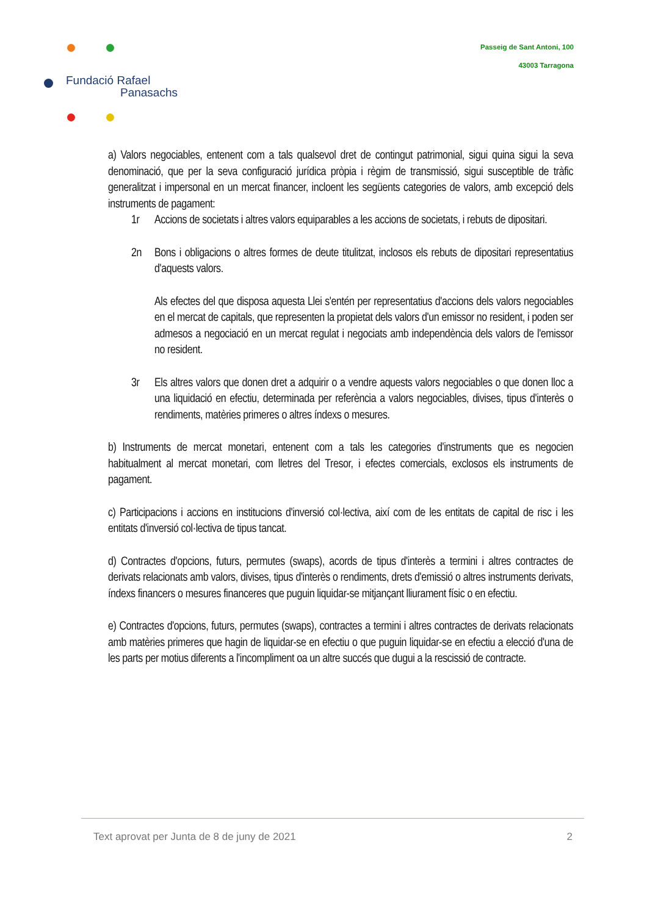Passeig de Sant Antoni, 100
43003 Tarragona
Fundació Rafael
Panasachs
a) Valors negociables, entenent com a tals qualsevol dret de contingut patrimonial, sigui quina sigui la seva denominació, que per la seva configuració jurídica pròpia i règim de transmissió, sigui susceptible de tràfic generalitzat i impersonal en un mercat financer, incloent les següents categories de valors, amb excepció dels instruments de pagament:
1r Accions de societats i altres valors equiparables a les accions de societats, i rebuts de dipositari.
2n Bons i obligacions o altres formes de deute titulitzat, inclosos els rebuts de dipositari representatius d'aquests valors.
Als efectes del que disposa aquesta Llei s'entén per representatius d'accions dels valors negociables en el mercat de capitals, que representen la propietat dels valors d'un emissor no resident, i poden ser admesos a negociació en un mercat regulat i negociats amb independència dels valors de l'emissor no resident.
3r Els altres valors que donen dret a adquirir o a vendre aquests valors negociables o que donen lloc a una liquidació en efectiu, determinada per referència a valors negociables, divises, tipus d'interès o rendiments, matèries primeres o altres índexs o mesures.
b) Instruments de mercat monetari, entenent com a tals les categories d'instruments que es negocien habitualment al mercat monetari, com lletres del Tresor, i efectes comercials, exclosos els instruments de pagament.
c) Participacions i accions en institucions d'inversió col·lectiva, així com de les entitats de capital de risc i les entitats d'inversió col·lectiva de tipus tancat.
d) Contractes d'opcions, futurs, permutes (swaps), acords de tipus d'interès a termini i altres contractes de derivats relacionats amb valors, divises, tipus d'interès o rendiments, drets d'emissió o altres instruments derivats, índexs financers o mesures financeres que puguin liquidar-se mitjançant lliurament físic o en efectiu.
e) Contractes d'opcions, futurs, permutes (swaps), contractes a termini i altres contractes de derivats relacionats amb matèries primeres que hagin de liquidar-se en efectiu o que puguin liquidar-se en efectiu a elecció d'una de les parts per motius diferents a l'incompliment oa un altre succés que dugui a la rescissió de contracte.
Text aprovat per Junta de 8 de juny de 2021 2